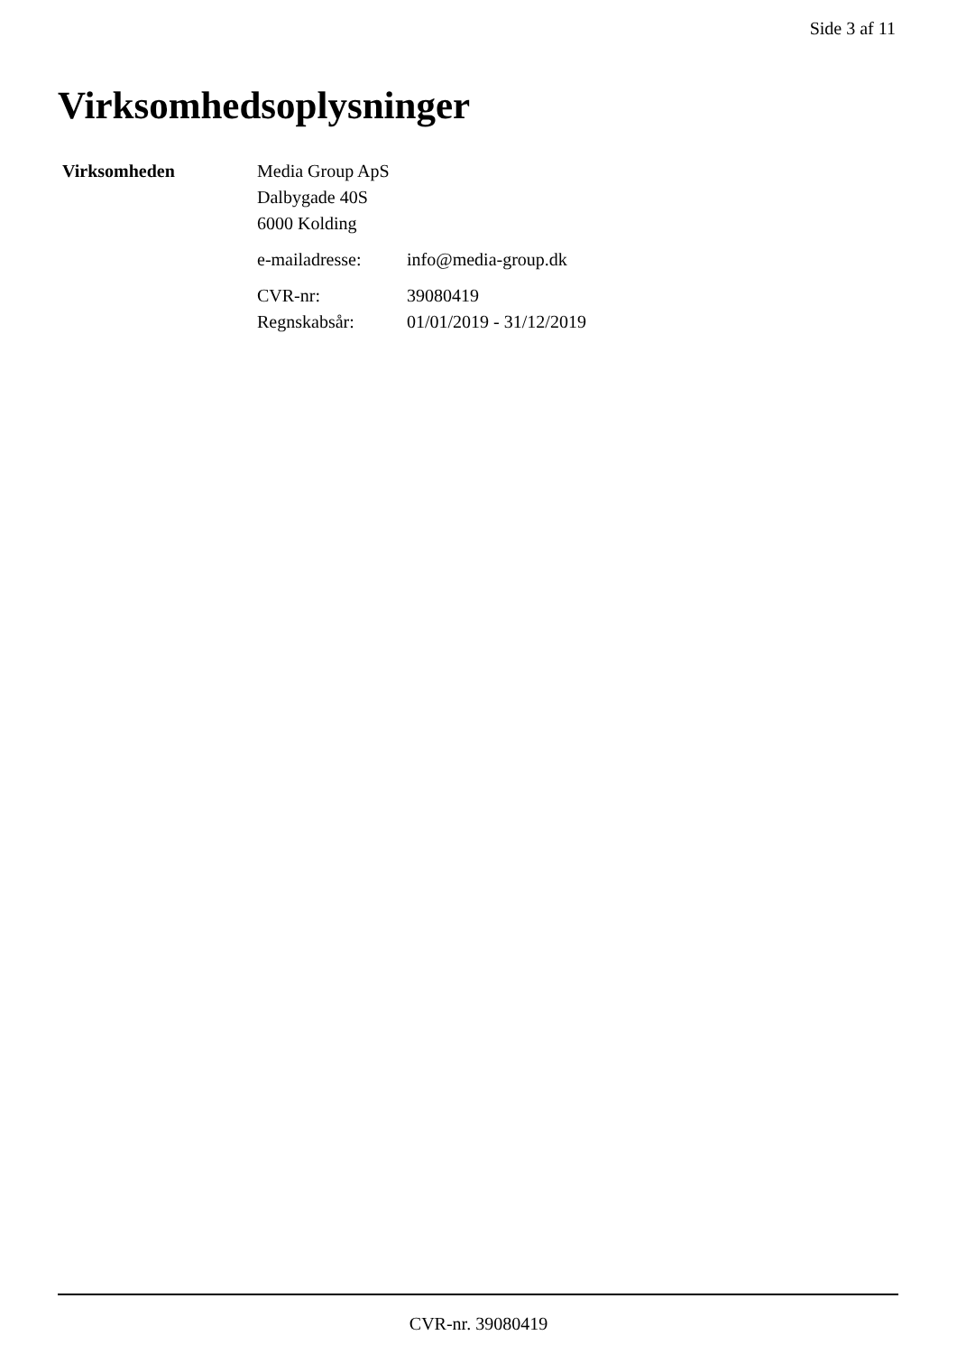Side 3 af 11
Virksomhedsoplysninger
| Virksomheden | Media Group ApS Dalbygade 40S 6000 Kolding | |
| | e-mailadresse: | info@media-group.dk |
| | CVR-nr: | 39080419 |
| | Regnskabsår: | 01/01/2019 - 31/12/2019 |
CVR-nr. 39080419